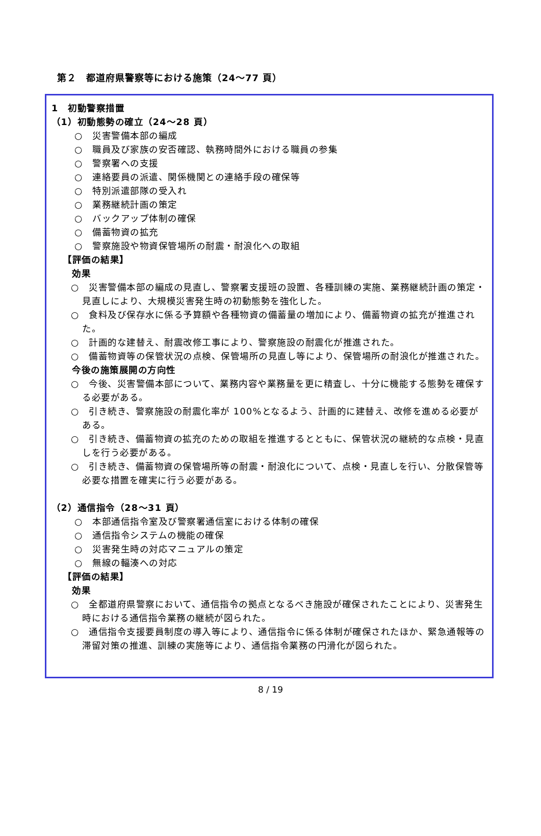第２　都道府県警察等における施策（24～77 頁）
1　初動警察措置
（1）初動態勢の確立（24～28 頁）
○　災害警備本部の編成
○　職員及び家族の安否確認、執務時間外における職員の参集
○　警察署への支援
○　連絡要員の派遣、関係機関との連絡手段の確保等
○　特別派遣部隊の受入れ
○　業務継続計画の策定
○　バックアップ体制の確保
○　備蓄物資の拡充
○　警察施設や物資保管場所の耐震・耐浪化への取組
【評価の結果】
効果
○　災害警備本部の編成の見直し、警察署支援班の設置、各種訓練の実施、業務継続計画の策定・見直しにより、大規模災害発生時の初動態勢を強化した。
○　食料及び保存水に係る予算額や各種物資の備蓄量の増加により、備蓄物資の拡充が推進された。
○　計画的な建替え、耐震改修工事により、警察施設の耐震化が推進された。
○　備蓄物資等の保管状況の点検、保管場所の見直し等により、保管場所の耐浪化が推進された。
今後の施策展開の方向性
○　今後、災害警備本部について、業務内容や業務量を更に精査し、十分に機能する態勢を確保する必要がある。
○　引き続き、警察施設の耐震化率が 100%となるよう、計画的に建替え、改修を進める必要がある。
○　引き続き、備蓄物資の拡充のための取組を推進するとともに、保管状況の継続的な点検・見直しを行う必要がある。
○　引き続き、備蓄物資の保管場所等の耐震・耐浪化について、点検・見直しを行い、分散保管等必要な措置を確実に行う必要がある。
（2）通信指令（28～31 頁）
○　本部通信指令室及び警察署通信室における体制の確保
○　通信指令システムの機能の確保
○　災害発生時の対応マニュアルの策定
○　無線の輻湊への対応
【評価の結果】
効果
○　全都道府県警察において、通信指令の拠点となるべき施設が確保されたことにより、災害発生時における通信指令業務の継続が図られた。
○　通信指令支援要員制度の導入等により、通信指令に係る体制が確保されたほか、緊急通報等の滞留対策の推進、訓練の実施等により、通信指令業務の円滑化が図られた。
8 / 19